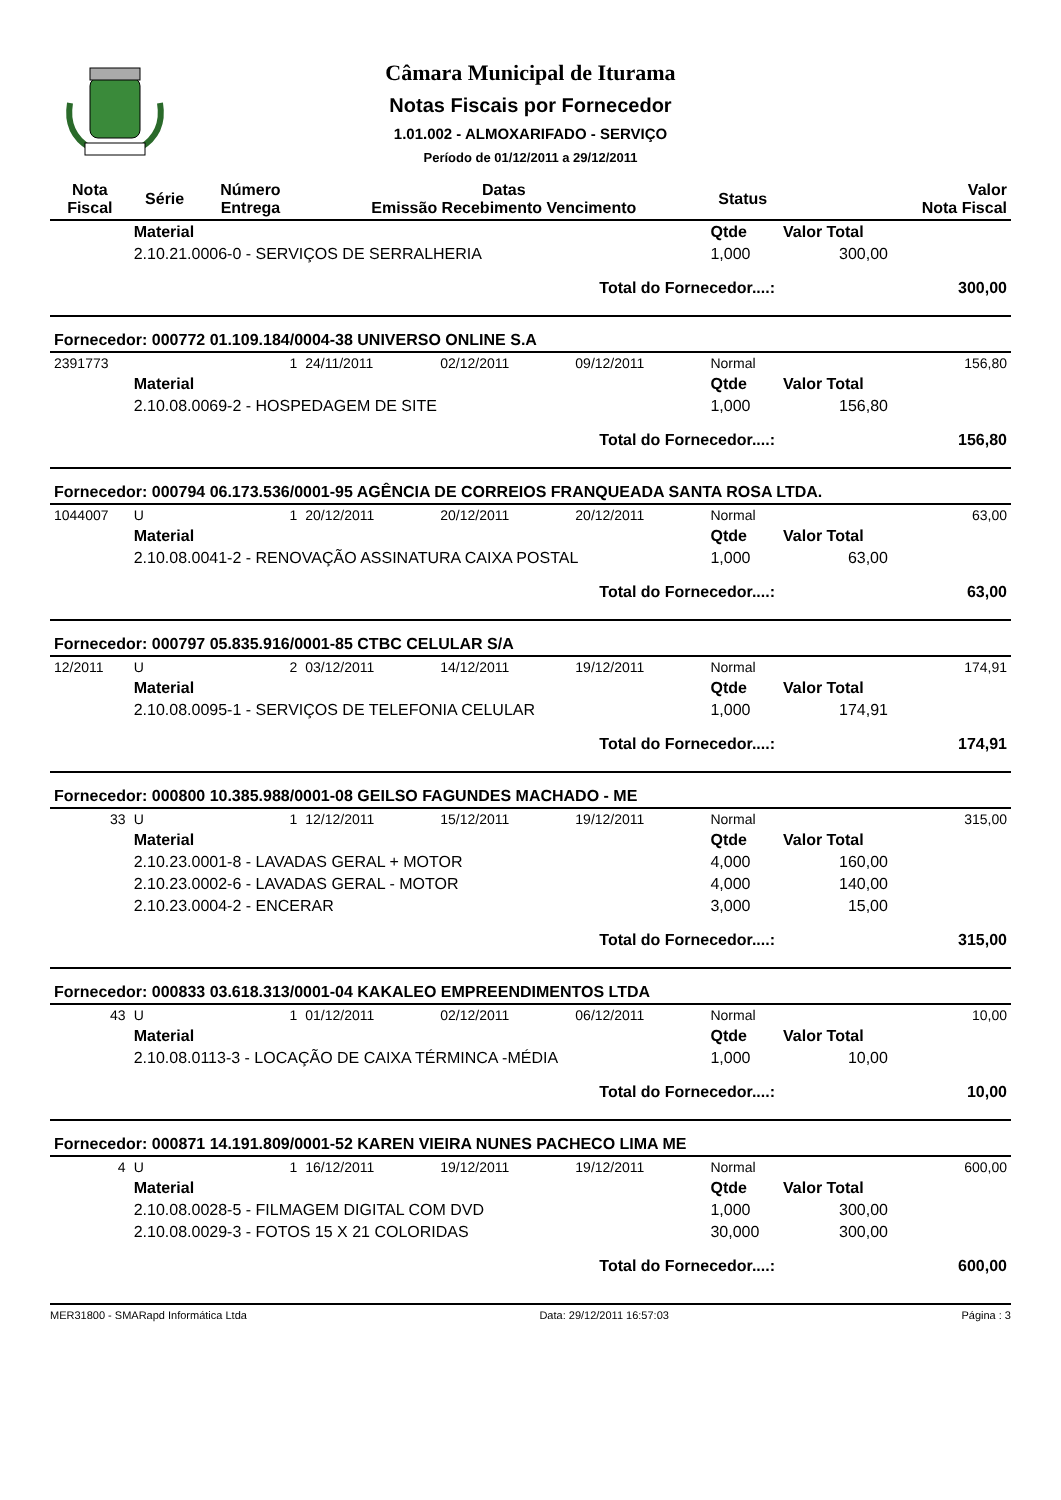Câmara Municipal de Iturama
Notas Fiscais por Fornecedor
1.01.002 - ALMOXARIFADO - SERVIÇO
Período de 01/12/2011 a 29/12/2011
| Nota Fiscal | Série | Número Entrega | Datas Emissão Recebimento Vencimento | | | Status | | Valor Nota Fiscal |
| --- | --- | --- | --- | --- | --- | --- | --- | --- |
| | Material | | | | | Qtde | Valor Total | |
| | 2.10.21.0006-0 - SERVIÇOS DE SERRALHERIA | | | | | 1,000 | 300,00 | |
| Total do Fornecedor....: | | | | | | | | 300,00 |
| Fornecedor: 000772 01.109.184/0004-38 UNIVERSO ONLINE S.A | | | | | | | | |
| 2391773 | | 1 | 24/11/2011 | 02/12/2011 | 09/12/2011 | Normal | | 156,80 |
| | Material | | | | | Qtde | Valor Total | |
| | 2.10.08.0069-2 - HOSPEDAGEM DE SITE | | | | | 1,000 | 156,80 | |
| Total do Fornecedor....: | | | | | | | | 156,80 |
| Fornecedor: 000794 06.173.536/0001-95 AGÊNCIA DE CORREIOS FRANQUEADA SANTA ROSA LTDA. | | | | | | | | |
| 1044007 | U | 1 | 20/12/2011 | 20/12/2011 | 20/12/2011 | Normal | | 63,00 |
| | Material | | | | | Qtde | Valor Total | |
| | 2.10.08.0041-2 - RENOVAÇÃO ASSINATURA CAIXA POSTAL | | | | | 1,000 | 63,00 | |
| Total do Fornecedor....: | | | | | | | | 63,00 |
| Fornecedor: 000797 05.835.916/0001-85 CTBC CELULAR S/A | | | | | | | | |
| 12/2011 | U | 2 | 03/12/2011 | 14/12/2011 | 19/12/2011 | Normal | | 174,91 |
| | Material | | | | | Qtde | Valor Total | |
| | 2.10.08.0095-1 - SERVIÇOS DE TELEFONIA CELULAR | | | | | 1,000 | 174,91 | |
| Total do Fornecedor....: | | | | | | | | 174,91 |
| Fornecedor: 000800 10.385.988/0001-08 GEILSO FAGUNDES MACHADO - ME | | | | | | | | |
| 33 | U | 1 | 12/12/2011 | 15/12/2011 | 19/12/2011 | Normal | | 315,00 |
| | Material | | | | | Qtde | Valor Total | |
| | 2.10.23.0001-8 - LAVADAS GERAL + MOTOR | | | | | 4,000 | 160,00 | |
| | 2.10.23.0002-6 - LAVADAS GERAL - MOTOR | | | | | 4,000 | 140,00 | |
| | 2.10.23.0004-2 - ENCERAR | | | | | 3,000 | 15,00 | |
| Total do Fornecedor....: | | | | | | | | 315,00 |
| Fornecedor: 000833 03.618.313/0001-04 KAKALEO EMPREENDIMENTOS LTDA | | | | | | | | |
| 43 | U | 1 | 01/12/2011 | 02/12/2011 | 06/12/2011 | Normal | | 10,00 |
| | Material | | | | | Qtde | Valor Total | |
| | 2.10.08.0113-3 - LOCAÇÃO DE CAIXA TÉRMINCA -MÉDIA | | | | | 1,000 | 10,00 | |
| Total do Fornecedor....: | | | | | | | | 10,00 |
| Fornecedor: 000871 14.191.809/0001-52 KAREN VIEIRA NUNES PACHECO LIMA ME | | | | | | | | |
| 4 | U | 1 | 16/12/2011 | 19/12/2011 | 19/12/2011 | Normal | | 600,00 |
| | Material | | | | | Qtde | Valor Total | |
| | 2.10.08.0028-5 - FILMAGEM DIGITAL COM DVD | | | | | 1,000 | 300,00 | |
| | 2.10.08.0029-3 - FOTOS 15 X 21 COLORIDAS | | | | | 30,000 | 300,00 | |
| Total do Fornecedor....: | | | | | | | | 600,00 |
MER31800 - SMARapd Informática Ltda Data: 29/12/2011 16:57:03 Página : 3